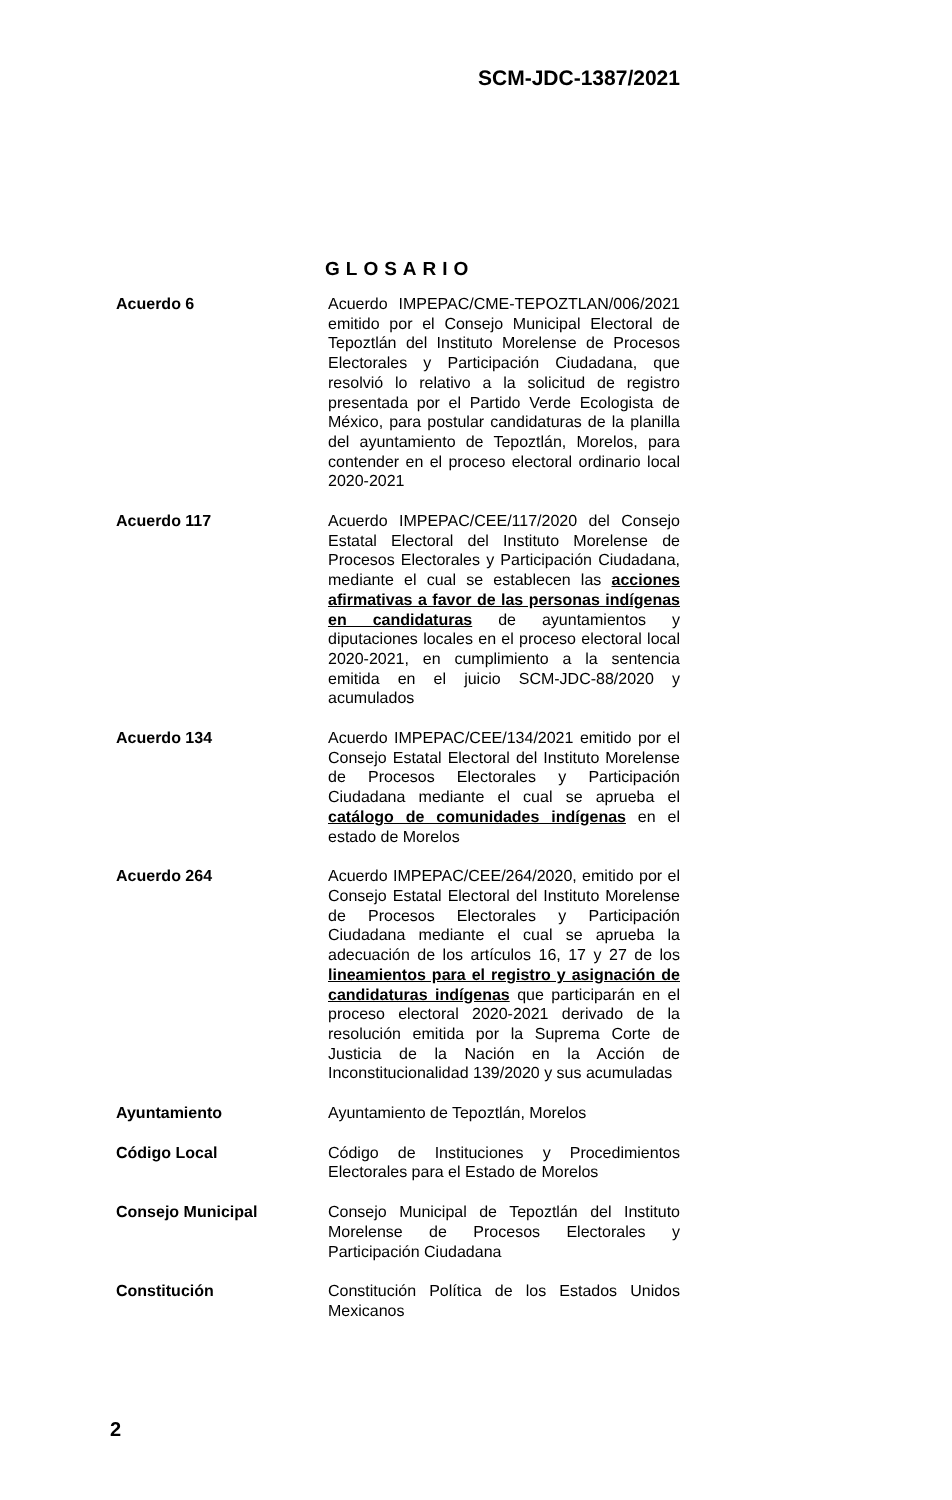SCM-JDC-1387/2021
GLOSARIO
| Acuerdo 6 | Acuerdo IMPEPAC/CME-TEPOZTLAN/006/2021 emitido por el Consejo Municipal Electoral de Tepoztlán del Instituto Morelense de Procesos Electorales y Participación Ciudadana, que resolvió lo relativo a la solicitud de registro presentada por el Partido Verde Ecologista de México, para postular candidaturas de la planilla del ayuntamiento de Tepoztlán, Morelos, para contender en el proceso electoral ordinario local 2020-2021 |
| Acuerdo 117 | Acuerdo IMPEPAC/CEE/117/2020 del Consejo Estatal Electoral del Instituto Morelense de Procesos Electorales y Participación Ciudadana, mediante el cual se establecen las acciones afirmativas a favor de las personas indígenas en candidaturas de ayuntamientos y diputaciones locales en el proceso electoral local 2020-2021, en cumplimiento a la sentencia emitida en el juicio SCM-JDC-88/2020 y acumulados |
| Acuerdo 134 | Acuerdo IMPEPAC/CEE/134/2021 emitido por el Consejo Estatal Electoral del Instituto Morelense de Procesos Electorales y Participación Ciudadana mediante el cual se aprueba el catálogo de comunidades indígenas en el estado de Morelos |
| Acuerdo 264 | Acuerdo IMPEPAC/CEE/264/2020, emitido por el Consejo Estatal Electoral del Instituto Morelense de Procesos Electorales y Participación Ciudadana mediante el cual se aprueba la adecuación de los artículos 16, 17 y 27 de los lineamientos para el registro y asignación de candidaturas indígenas que participarán en el proceso electoral 2020-2021 derivado de la resolución emitida por la Suprema Corte de Justicia de la Nación en la Acción de Inconstitucionalidad 139/2020 y sus acumuladas |
| Ayuntamiento | Ayuntamiento de Tepoztlán, Morelos |
| Código Local | Código de Instituciones y Procedimientos Electorales para el Estado de Morelos |
| Consejo Municipal | Consejo Municipal de Tepoztlán del Instituto Morelense de Procesos Electorales y Participación Ciudadana |
| Constitución | Constitución Política de los Estados Unidos Mexicanos |
2